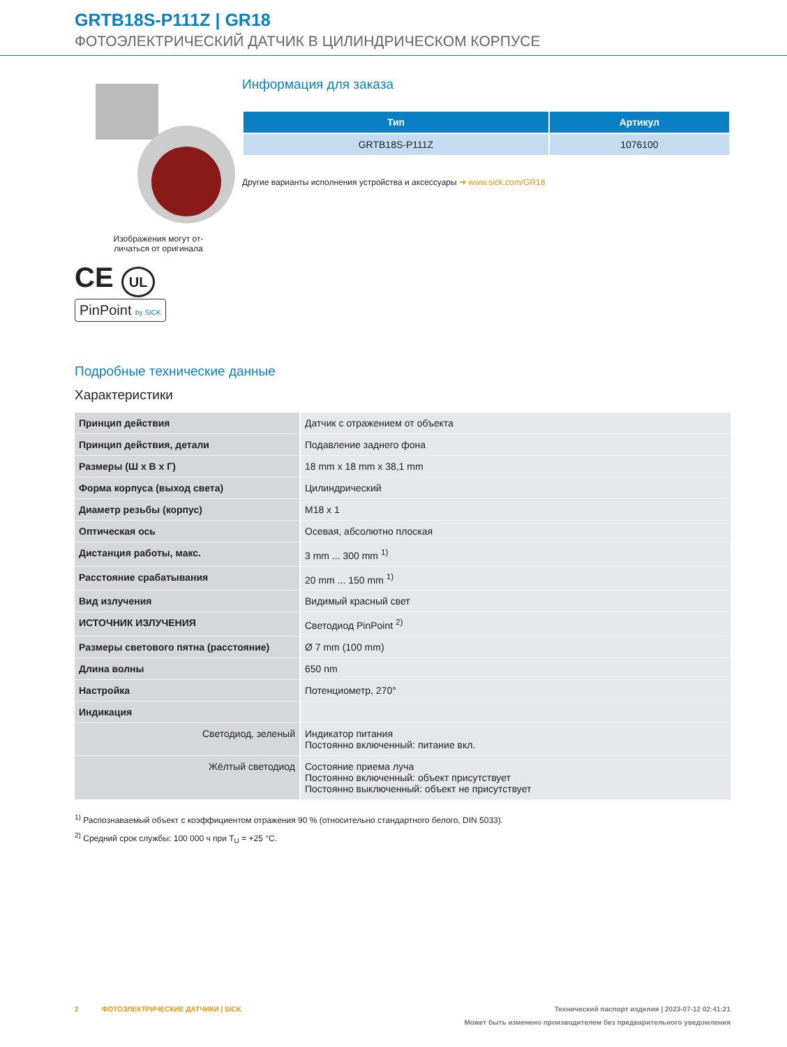GRTB18S-P111Z | GR18
ФОТОЭЛЕКТРИЧЕСКИЙ ДАТЧИК В ЦИЛИНДРИЧЕСКОМ КОРПУСЕ
Изображения могут от-
личаться от оригинала
CE UL
PinPoint by SICK
Информация для заказа
| Тип | Артикул |
| --- | --- |
| GRTB18S-P111Z | 1076100 |
Другие варианты исполнения устройства и аксессуары ➔ www.sick.com/GR18
Подробные технические данные
Характеристики
| Принцип действия | Датчик с отражением от объекта |
| Принцип действия, детали | Подавление заднего фона |
| Размеры (Ш x В x Г) | 18 mm x 18 mm x 38,1 mm |
| Форма корпуса (выход света) | Цилиндрический |
| Диаметр резьбы (корпус) | M18 x 1 |
| Оптическая ось | Осевая, абсолютно плоская |
| Дистанция работы, макс. | 3 mm ... 300 mm <sup>1)</sup> |
| Расстояние срабатывания | 20 mm ... 150 mm <sup>1)</sup> |
| Вид излучения | Видимый красный свет |
| ИСТОЧНИК ИЗЛУЧЕНИЯ | Светодиод PinPoint <sup>2)</sup> |
| Размеры светового пятна (расстояние) | Ø 7 mm (100 mm) |
| Длина волны | 650 nm |
| Настройка | Потенциометр, 270° |
| Индикация | |
| Светодиод, зеленый | Индикатор питания Постоянно включенный: питание вкл. |
| Жёлтый светодиод | Состояние приема луча Постоянно включенный: объект присутствует Постоянно выключенный: объект не присутствует |
<sup>1)</sup> Распознаваемый объект с коэффициентом отражения 90 % (относительно стандартного белого, DIN 5033).
<sup>2)</sup> Средний срок службы: 100 000 ч при T<sub>U</sub> = +25 °C.
2 ФОТОЭЛЕКТРИЧЕСКИЕ ДАТЧИКИ | SICK Технический паспорт изделия | 2023-07-12 02:41:21
Может быть изменено производителем без предварительного уведомления